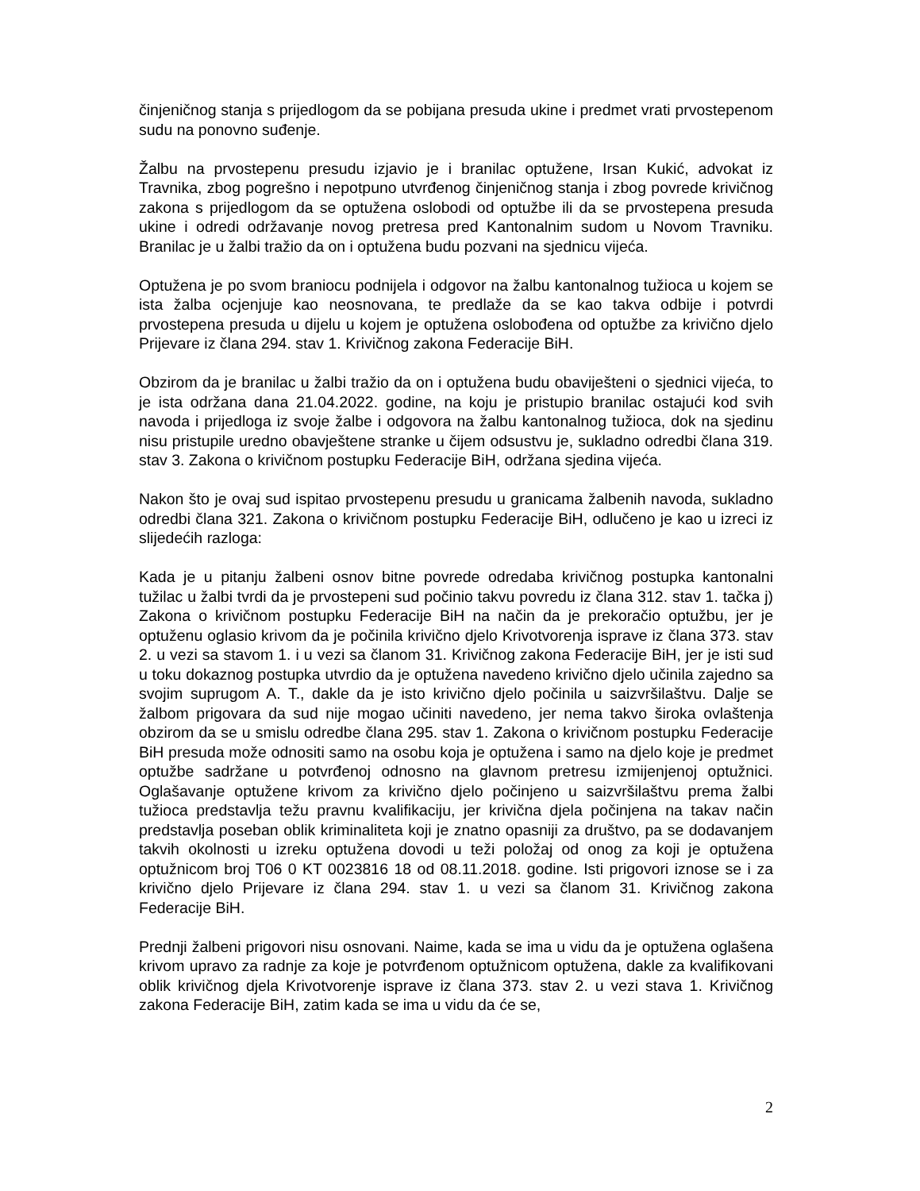činjeničnog stanja s prijedlogom da se pobijana presuda ukine i predmet vrati prvostepenom sudu na ponovno suđenje.
Žalbu na prvostepenu presudu izjavio je i branilac optužene, Irsan Kukić, advokat iz Travnika, zbog pogrešno i nepotpuno utvrđenog činjeničnog stanja i zbog povrede krivičnog zakona s prijedlogom da se optužena oslobodi od optužbe ili da se prvostepena presuda ukine i odredi održavanje novog pretresa pred Kantonalnim sudom u Novom Travniku. Branilac je u žalbi tražio da on i optužena budu pozvani na sjednicu vijeća.
Optužena je po svom braniocu podnijela i odgovor na žalbu kantonalnog tužioca u kojem se ista žalba ocjenjuje kao neosnovana, te predlaže da se kao takva odbije i potvrdi prvostepena presuda u dijelu u kojem je optužena oslobođena od optužbe za krivično djelo Prijevare iz člana 294. stav 1. Krivičnog zakona Federacije BiH.
Obzirom da je branilac u žalbi tražio da on i optužena budu obaviješteni o sjednici vijeća, to je ista održana dana 21.04.2022. godine, na koju je pristupio branilac ostajući kod svih navoda i prijedloga iz svoje žalbe i odgovora na žalbu kantonalnog tužioca, dok na sjedinu nisu pristupile uredno obavještene stranke u čijem odsustvu je, sukladno odredbi člana 319. stav 3. Zakona o krivičnom postupku Federacije BiH, održana sjedina vijeća.
Nakon što je ovaj sud ispitao prvostepenu presudu u granicama žalbenih navoda, sukladno odredbi člana 321. Zakona o krivičnom postupku Federacije BiH, odlučeno je kao u izreci iz slijedećih razloga:
Kada je u pitanju žalbeni osnov bitne povrede odredaba krivičnog postupka kantonalni tužilac u žalbi tvrdi da je prvostepeni sud počinio takvu povredu iz člana 312. stav 1. tačka j) Zakona o krivičnom postupku Federacije BiH na način da je prekoračio optužbu, jer je optuženu oglasio krivom da je počinila krivično djelo Krivotvorenja isprave iz člana 373. stav 2. u vezi sa stavom 1. i u vezi sa članom 31. Krivičnog zakona Federacije BiH, jer je isti sud u toku dokaznog postupka utvrdio da je optužena navedeno krivično djelo učinila zajedno sa svojim suprugom A. T., dakle da je isto krivično djelo počinila u saizvršilaštvu. Dalje se žalbom prigovara da sud nije mogao učiniti navedeno, jer nema takvo široka ovlaštenja obzirom da se u smislu odredbe člana 295. stav 1. Zakona o krivičnom postupku Federacije BiH presuda može odnositi samo na osobu koja je optužena i samo na djelo koje je predmet optužbe sadržane u potvrđenoj odnosno na glavnom pretresu izmijenjenoj optužnici. Oglašavanje optužene krivom za krivično djelo počinjeno u saizvršilaštvu prema žalbi tužioca predstavlja težu pravnu kvalifikaciju, jer krivična djela počinjena na takav način predstavlja poseban oblik kriminaliteta koji je znatno opasniji za društvo, pa se dodavanjem takvih okolnosti u izreku optužena dovodi u teži položaj od onog za koji je optužena optužnicom broj T06 0 KT 0023816 18 od 08.11.2018. godine. Isti prigovori iznose se i za krivično djelo Prijevare iz člana 294. stav 1. u vezi sa članom 31. Krivičnog zakona Federacije BiH.
Prednji žalbeni prigovori nisu osnovani. Naime, kada se ima u vidu da je optužena oglašena krivom upravo za radnje za koje je potvrđenom optužnicom optužena, dakle za kvalifikovani oblik krivičnog djela Krivotvorenje isprave iz člana 373. stav 2. u vezi stava 1. Krivičnog zakona Federacije BiH, zatim kada se ima u vidu da će se,
2